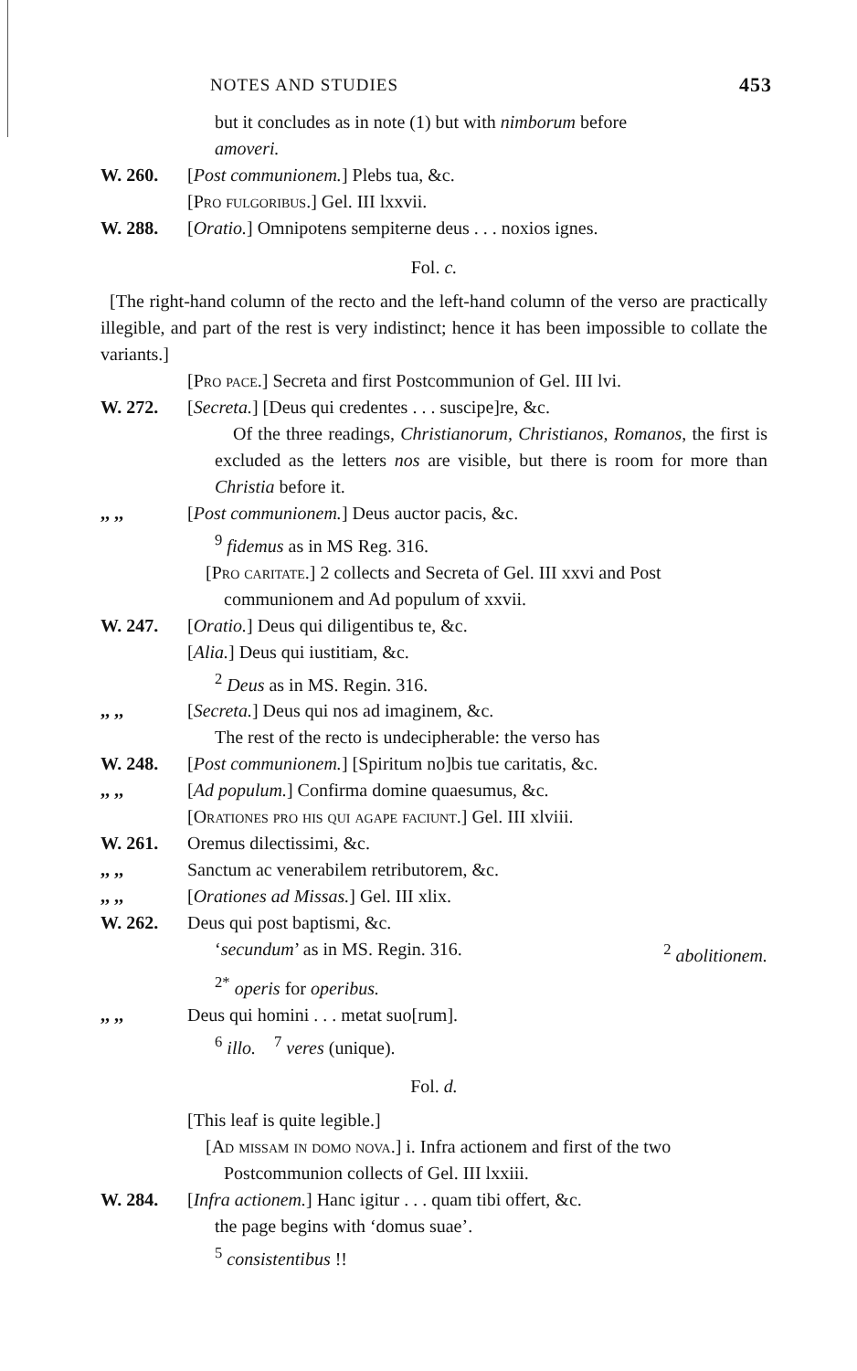NOTES AND STUDIES 453
but it concludes as in note (1) but with nimborum before
amoveri.
W. 260. [Post communionem.] Plebs tua, &c.
[Pro fulgoribus.] Gel. III lxxvii.
W. 288. [Oratio.] Omnipotens sempiterne deus . . . noxios ignes.
Fol. c.
[The right-hand column of the recto and the left-hand column of the verso are practically illegible, and part of the rest is very indistinct; hence it has been impossible to collate the variants.]
[Pro pace.] Secreta and first Postcommunion of Gel. III lvi.
W. 272. [Secreta.] [Deus qui credentes . . . suscipe]re, &c.
Of the three readings, Christianorum, Christianos, Romanos, the first is excluded as the letters nos are visible, but there is room for more than Christia before it.
,, ,, [Post communionem.] Deus auctor pacis, &c.
<sup>9</sup> fidemus as in MS Reg. 316.
[Pro caritate.] 2 collects and Secreta of Gel. III xxvi and Post communionem and Ad populum of xxvii.
W. 247. [Oratio.] Deus qui diligentibus te, &c.
[Alia.] Deus qui iustitiam, &c.
<sup>2</sup> Deus as in MS. Regin. 316.
,, ,, [Secreta.] Deus qui nos ad imaginem, &c.
The rest of the recto is undecipherable: the verso has
W. 248. [Post communionem.] [Spiritum no]bis tue caritatis, &c.
,, ,, [Ad populum.] Confirma domine quaesumus, &c.
[Orationes pro his qui agape faciunt.] Gel. III xlviii.
W. 261. Oremus dilectissimi, &c.
,, ,, Sanctum ac venerabilem retributorem, &c.
,, ,, [Orationes ad Missas.] Gel. III xlix.
W. 262. Deus qui post baptismi, &c.
‘secundum’ as in MS. Regin. 316. <sup>2</sup> abolitionem.
<sup>2*</sup> operis for operibus.
,, ,, Deus qui homini . . . metat suo[rum].
<sup>6</sup> illo. <sup>7</sup> veres (unique).
Fol. d.
[This leaf is quite legible.]
[Ad missam in domo nova.] i. Infra actionem and first of the two Postcommunion collects of Gel. III lxxiii.
W. 284. [Infra actionem.] Hanc igitur . . . quam tibi offert, &c.
the page begins with ‘domus suae’.
<sup>5</sup> consistentibus !!